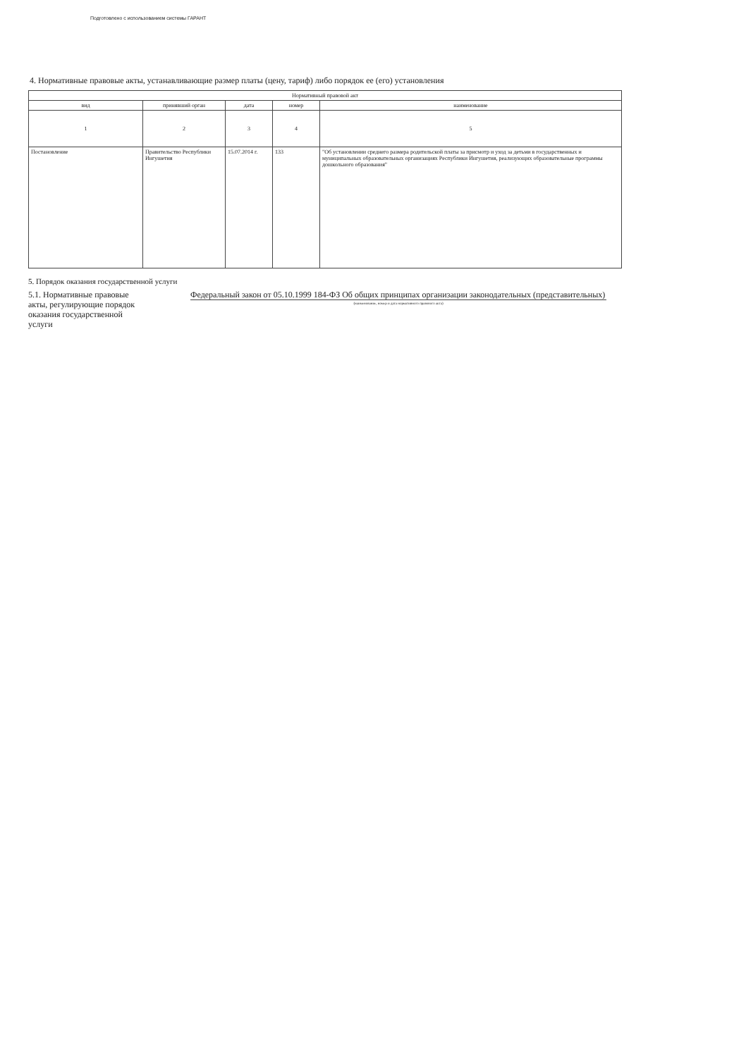Подготовлено с использованием системы ГАРАНТ
4. Нормативные правовые акты, устанавливающие размер платы (цену, тариф) либо порядок ее (его) установления
| Нормативный правовой акт | | | | |
| --- | --- | --- | --- | --- |
| вид | принявший орган | дата | номер | наименование |
| 1 | 2 | 3 | 4 | 5 |
| Постановление | Правительство Республики Ингушетия | 15.07.2014 г. | 133 | "Об установлении среднего размера родительской платы за присмотр и уход за детьми в государственных и муниципальных образовательных организациях Республики Ингушетия, реализующих образовательные программы дошкольного образования" |
5. Порядок оказания государственной услуги
5.1. Нормативные правовые акты, регулирующие порядок оказания государственной услуги
Федеральный закон от 05.10.1999 184-ФЗ Об общих принципах организации законодательных (представительных)
(наименование, номер и дата нормативного правового акта)